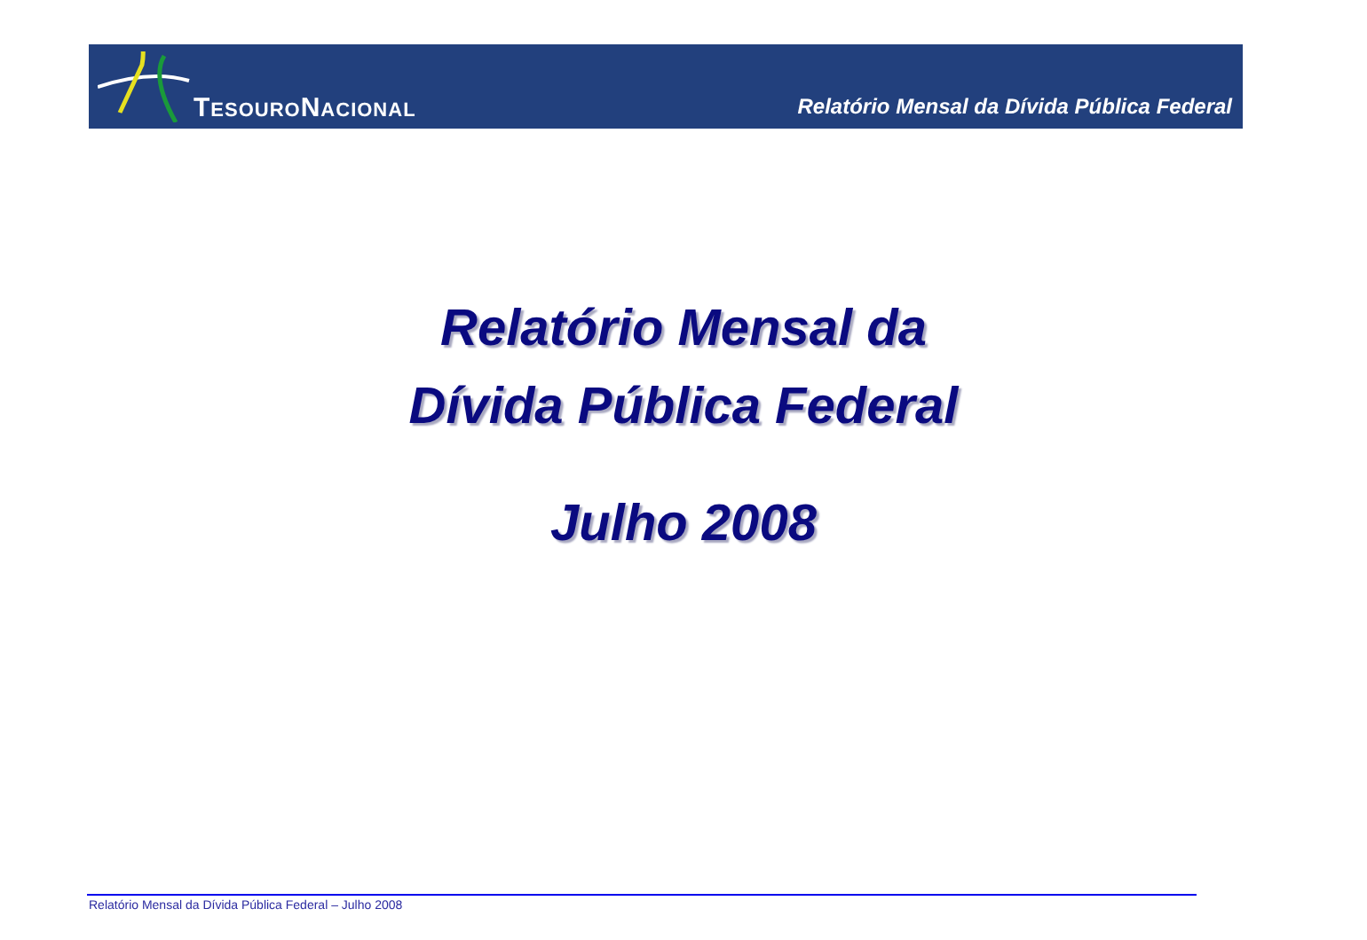TESOURONACIONAL
Relatório Mensal da Dívida Pública Federal
Relatório Mensal da
Dívida Pública Federal
Julho 2008
Relatório Mensal da Dívida Pública Federal – Julho 2008